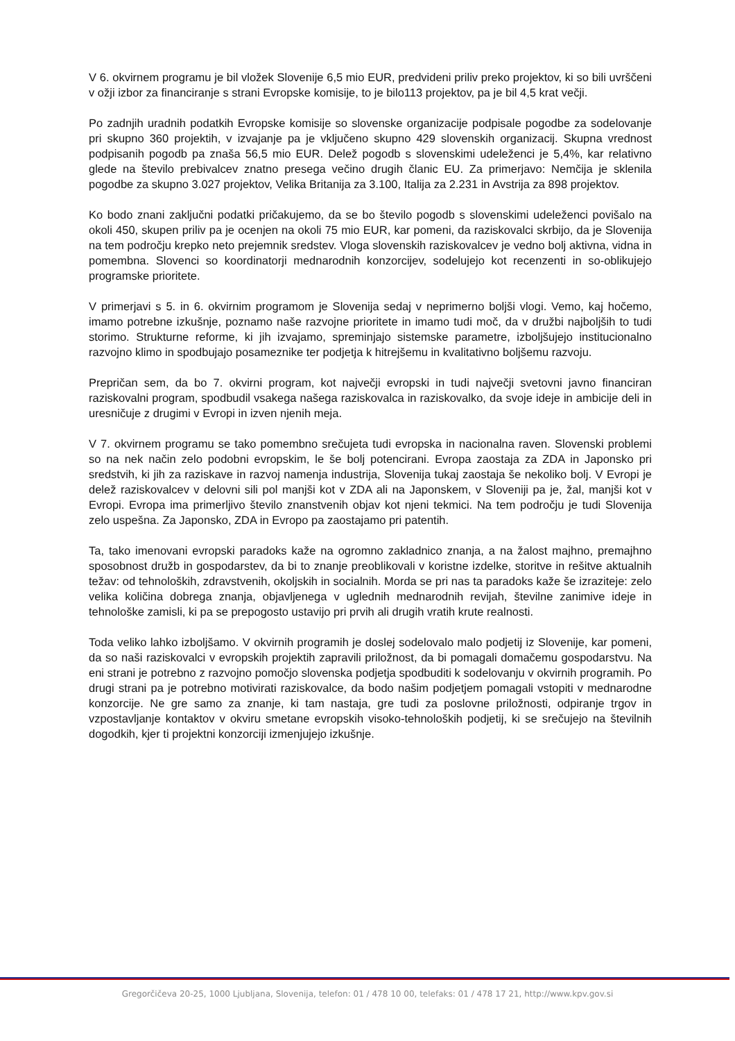V 6. okvirnem programu je bil vložek Slovenije 6,5 mio EUR, predvideni priliv preko projektov, ki so bili uvrščeni v ožji izbor za financiranje s strani Evropske komisije, to je bilo113 projektov, pa je bil 4,5 krat večji.
Po zadnjih uradnih podatkih Evropske komisije so slovenske organizacije podpisale pogodbe za sodelovanje pri skupno 360 projektih, v izvajanje pa je vključeno skupno 429 slovenskih organizacij. Skupna vrednost podpisanih pogodb pa znaša 56,5 mio EUR. Delež pogodb s slovenskimi udeleženci je 5,4%, kar relativno glede na število prebivalcev znatno presega večino drugih članic EU. Za primerjavo: Nemčija je sklenila pogodbe za skupno 3.027 projektov, Velika Britanija za 3.100, Italija za 2.231 in Avstrija za 898 projektov.
Ko bodo znani zaključni podatki pričakujemo, da se bo število pogodb s slovenskimi udeleženci povišalo na okoli 450, skupen priliv pa je ocenjen na okoli 75 mio EUR, kar pomeni, da raziskovalci skrbijo, da je Slovenija na tem področju krepko neto prejemnik sredstev. Vloga slovenskih raziskovalcev je vedno bolj aktivna, vidna in pomembna. Slovenci so koordinatorji mednarodnih konzorcijev, sodelujejo kot recenzenti in so-oblikujejo programske prioritete.
V primerjavi s 5. in 6. okvirnim programom je Slovenija sedaj v neprimerno boljši vlogi. Vemo, kaj hočemo, imamo potrebne izkušnje, poznamo naše razvojne prioritete in imamo tudi moč, da v družbi najboljših to tudi storimo. Strukturne reforme, ki jih izvajamo, spreminjajo sistemske parametre, izboljšujejo institucionalno razvojno klimo in spodbujajo posameznike ter podjetja k hitrejšemu in kvalitativno boljšemu razvoju.
Prepričan sem, da bo 7. okvirni program, kot največji evropski in tudi največji svetovni javno financiran raziskovalni program, spodbudil vsakega našega raziskovalca in raziskovalko, da svoje ideje in ambicije deli in uresničuje z drugimi v Evropi in izven njenih meja.
V 7. okvirnem programu se tako pomembno srečujeta tudi evropska in nacionalna raven. Slovenski problemi so na nek način zelo podobni evropskim, le še bolj potencirani. Evropa zaostaja za ZDA in Japonsko pri sredstvih, ki jih za raziskave in razvoj namenja industrija, Slovenija tukaj zaostaja še nekoliko bolj. V Evropi je delež raziskovalcev v delovni sili pol manjši kot v ZDA ali na Japonskem, v Sloveniji pa je, žal, manjši kot v Evropi. Evropa ima primerljivo število znanstvenih objav kot njeni tekmici. Na tem področju je tudi Slovenija zelo uspešna. Za Japonsko, ZDA in Evropo pa zaostajamo pri patentih.
Ta, tako imenovani evropski paradoks kaže na ogromno zakladnico znanja, a na žalost majhno, premajhno sposobnost družb in gospodarstev, da bi to znanje preoblikovali v koristne izdelke, storitve in rešitve aktualnih težav: od tehnoloških, zdravstvenih, okoljskih in socialnih. Morda se pri nas ta paradoks kaže še izraziteje: zelo velika količina dobrega znanja, objavljenega v uglednih mednarodnih revijah, številne zanimive ideje in tehnološke zamisli, ki pa se prepogosto ustavijo pri prvih ali drugih vratih krute realnosti.
Toda veliko lahko izboljšamo. V okvirnih programih je doslej sodelovalo malo podjetij iz Slovenije, kar pomeni, da so naši raziskovalci v evropskih projektih zapravili priložnost, da bi pomagali domačemu gospodarstvu. Na eni strani je potrebno z razvojno pomočjo slovenska podjetja spodbuditi k sodelovanju v okvirnih programih. Po drugi strani pa je potrebno motivirati raziskovalce, da bodo našim podjetjem pomagali vstopiti v mednarodne konzorcije. Ne gre samo za znanje, ki tam nastaja, gre tudi za poslovne priložnosti, odpiranje trgov in vzpostavljanje kontaktov v okviru smetane evropskih visoko-tehnoloških podjetij, ki se srečujejo na številnih dogodkih, kjer ti projektni konzorciji izmenjujejo izkušnje.
Gregorčičeva 20-25, 1000 Ljubljana, Slovenija, telefon: 01 / 478 10 00, telefaks: 01 / 478 17 21, http://www.kpv.gov.si